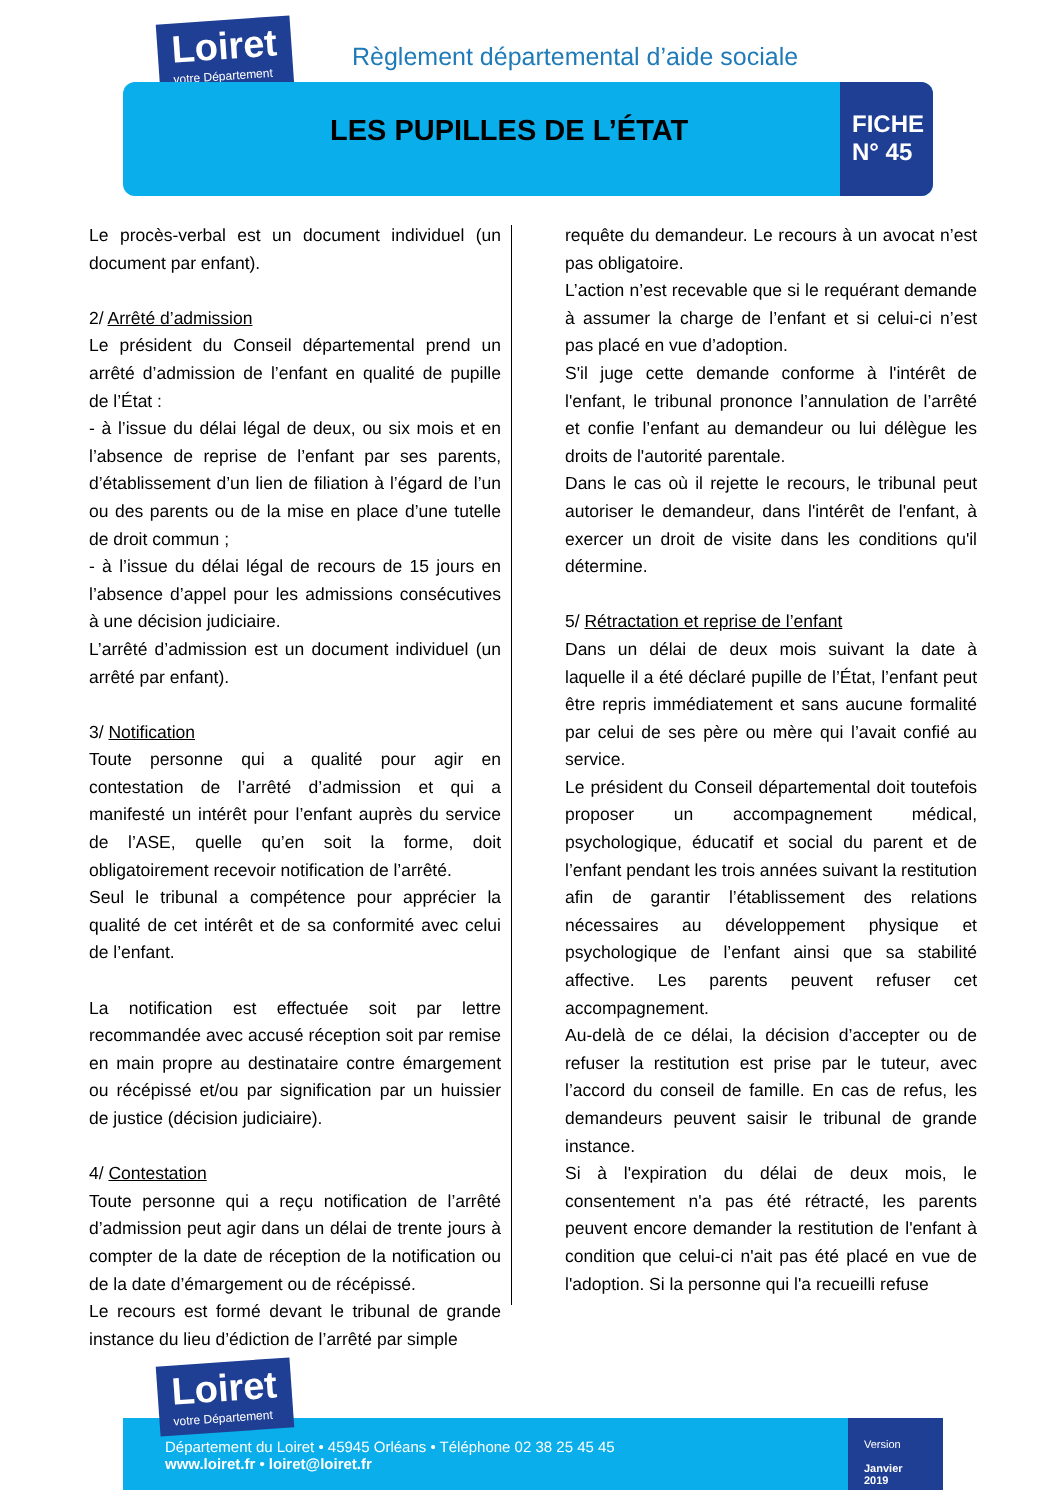Loiret
votre Département
Règlement départemental d’aide sociale
LES PUPILLES DE L’ÉTAT
FICHE
N° 45
Le procès-verbal est un document individuel (un document par enfant).
2/ Arrêté d’admission
Le président du Conseil départemental prend un arrêté d’admission de l’enfant en qualité de pupille de l’État :
- à l’issue du délai légal de deux, ou six mois et en l’absence de reprise de l’enfant par ses parents, d’établissement d’un lien de filiation à l’égard de l’un ou des parents ou de la mise en place d’une tutelle de droit commun ;
- à l’issue du délai légal de recours de 15 jours en l’absence d’appel pour les admissions consécutives à une décision judiciaire.
L’arrêté d’admission est un document individuel (un arrêté par enfant).
3/ Notification
Toute personne qui a qualité pour agir en contestation de l’arrêté d’admission et qui a manifesté un intérêt pour l’enfant auprès du service de l’ASE, quelle qu’en soit la forme, doit obligatoirement recevoir notification de l’arrêté.
Seul le tribunal a compétence pour apprécier la qualité de cet intérêt et de sa conformité avec celui de l’enfant.
La notification est effectuée soit par lettre recommandée avec accusé réception soit par remise en main propre au destinataire contre émargement ou récépissé et/ou par signification par un huissier de justice (décision judiciaire).
4/ Contestation
Toute personne qui a reçu notification de l’arrêté d’admission peut agir dans un délai de trente jours à compter de la date de réception de la notification ou de la date d’émargement ou de récépissé.
Le recours est formé devant le tribunal de grande instance du lieu d’édiction de l’arrêté par simple
requête du demandeur. Le recours à un avocat n’est pas obligatoire.
L’action n’est recevable que si le requérant demande à assumer la charge de l’enfant et si celui-ci n’est pas placé en vue d’adoption.
S'il juge cette demande conforme à l'intérêt de l'enfant, le tribunal prononce l’annulation de l’arrêté et confie l’enfant au demandeur ou lui délègue les droits de l'autorité parentale.
Dans le cas où il rejette le recours, le tribunal peut autoriser le demandeur, dans l'intérêt de l'enfant, à exercer un droit de visite dans les conditions qu'il détermine.
5/ Rétractation et reprise de l’enfant
Dans un délai de deux mois suivant la date à laquelle il a été déclaré pupille de l’État, l’enfant peut être repris immédiatement et sans aucune formalité par celui de ses père ou mère qui l’avait confié au service.
Le président du Conseil départemental doit toutefois proposer un accompagnement médical, psychologique, éducatif et social du parent et de l’enfant pendant les trois années suivant la restitution afin de garantir l’établissement des relations nécessaires au développement physique et psychologique de l’enfant ainsi que sa stabilité affective. Les parents peuvent refuser cet accompagnement.
Au-delà de ce délai, la décision d’accepter ou de refuser la restitution est prise par le tuteur, avec l’accord du conseil de famille. En cas de refus, les demandeurs peuvent saisir le tribunal de grande instance.
Si à l'expiration du délai de deux mois, le consentement n'a pas été rétracté, les parents peuvent encore demander la restitution de l'enfant à condition que celui-ci n'ait pas été placé en vue de l'adoption. Si la personne qui l'a recueilli refuse
Département du Loiret • 45945 Orléans • Téléphone 02 38 25 45 45
www.loiret.fr • loiret@loiret.fr
Loiret
votre Département
Version
Janvier 2019